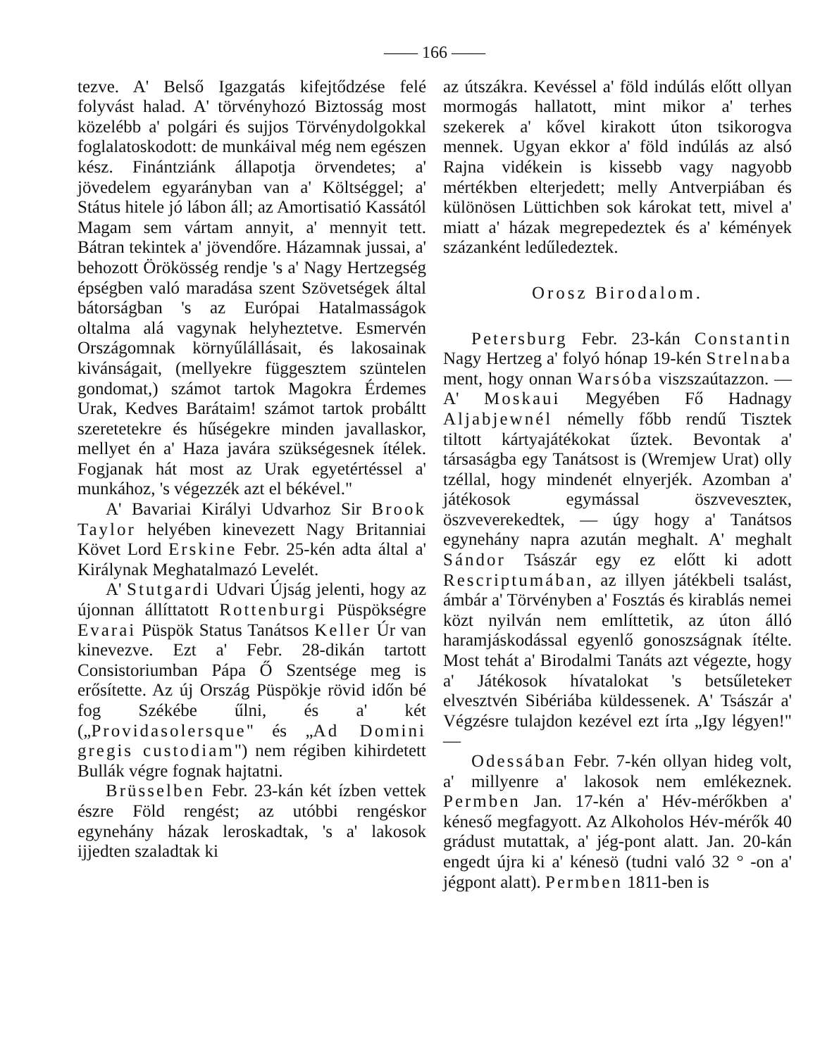—— 166 ——
tezve. A' Belső Igazgatás kifejtődzése felé folyvást halad. A' törvényhozó Biztosság most közelébb a' polgári és sujjos Törvénydolgokkal foglalatoskodott: de munkáival még nem egészen kész. Finántziánk állapotja örvendetes; a' jövedelem egyarányban van a' Költséggel; a' Státus hitele jó lábon áll; az Amortisatió Kassától Magam sem vártam annyit, a' mennyit tett. Bátran tekintek a' jövendőre. Házamnak jussai, a' behozott Örökösség rendje 's a' Nagy Hertzegség épségben való maradása szent Szövetségek által bátorságban 's az Európai Hatalmasságok oltalma alá vagynak helyheztetve. Esmervén Országomnak környűlállásait, és lakosainak kivánságait, (mellyekre függesztem szüntelen gondomat,) számot tartok Magokra Érdemes Urak, Kedves Barátaim! számot tartok probáltt szeretetekre és hűségekre minden javallaskor, mellyet én a' Haza javára szükségesnek ítélek. Fogjanak hát most az Urak egyetértéssel a' munkához, 's végezzék azt el békével."
A' Bavariai Királyi Udvarhoz Sir Brook Taylor helyében kinevezett Nagy Britanniai Követ Lord Erskine Febr. 25-kén adta által a' Királynak Meghatalmazó Levelét.
A' Stutgardi Udvari Újság jelenti, hogy az újonnan állíttatott Rottenburgi Püspökségre Evarai Püspök Status Tanátsos Keller Úr van kinevezve. Ezt a' Febr. 28-dikán tartott Consistoriumban Pápa Ő Szentsége meg is erősítette. Az új Ország Püspökje rövid időn bé fog Székébe űlni, és a' két („Providasolersque" és „Ad Domini gregis custodiam") nem régiben kihirdetett Bullák végre fognak hajtatni.
Brüsselben Febr. 23-kán két ízben vettek észre Föld rengést; az utóbbi rengéskor egynehány házak leroskadtak, 's a' lakosok ijjedten szaladtak ki
az útszákra. Kevéssel a' föld indúlás előtt ollyan mormogás hallatott, mint mikor a' terhes szekerek a' kővel kirakott úton tsikorogva mennek. Ugyan ekkor a' föld indúlás az alsó Rajna vidékein is kissebb vagy nagyobb mértékben elterjedett; melly Antverpiában és különösen Lüttichben sok károkat tett, mivel a' miatt a' házak megrepedeztek és a' kémények százanként ledűledeztek.
Orosz Birodalom.
Petersburg Febr. 23-kán Constantin Nagy Hertzeg a' folyó hónap 19-kén Strelnaba ment, hogy onnan Warsóba viszszaútazzon. — A' Moskaui Megyében Fő Hadnagy Aljabjewnél némelly főbb rendű Tisztek tiltott kártyajátékokat űztek. Bevontak a' társaságba egy Tanátsost is (Wremjew Urat) olly tzéllal, hogy mindenét elnyerjék. Azomban a' játékosok egymással öszveveszteк, öszveverekedtek, — úgy hogy a' Tanátsos egynehány napra azután meghalt. A' meghalt Sándor Tsászár egy ez előtt ki adott Rescriptumában, az illyen játékbeli tsalást, ámbár a' Törvényben a' Fosztás és kirablás nemei közt nyilván nem említtetik, az úton álló haramjáskodással egyenlő gonoszságnak ítélte. Most tehát a' Birodalmi Tanáts azt végezte, hogy a' Játékosok hívatalokat 's betsűletekeт elvesztvén Sibériába küldessenek. A' Tsászár a' Végzésre tulajdon kezével ezt írta „Igy légyen!" —
Odessában Febr. 7-kén ollyan hideg volt, a' millyenre a' lakosok nem emlékeznek. Permben Jan. 17-kén a' Hév-mérőkben a' kéneső megfagyott. Az Alkoholos Hév-mérők 40 grádust mutattak, a' jég-pont alatt. Jan. 20-kán engedt újra ki a' kénesö (tudni való 32 ° -on a' jégpont alatt). Permben 1811-ben is